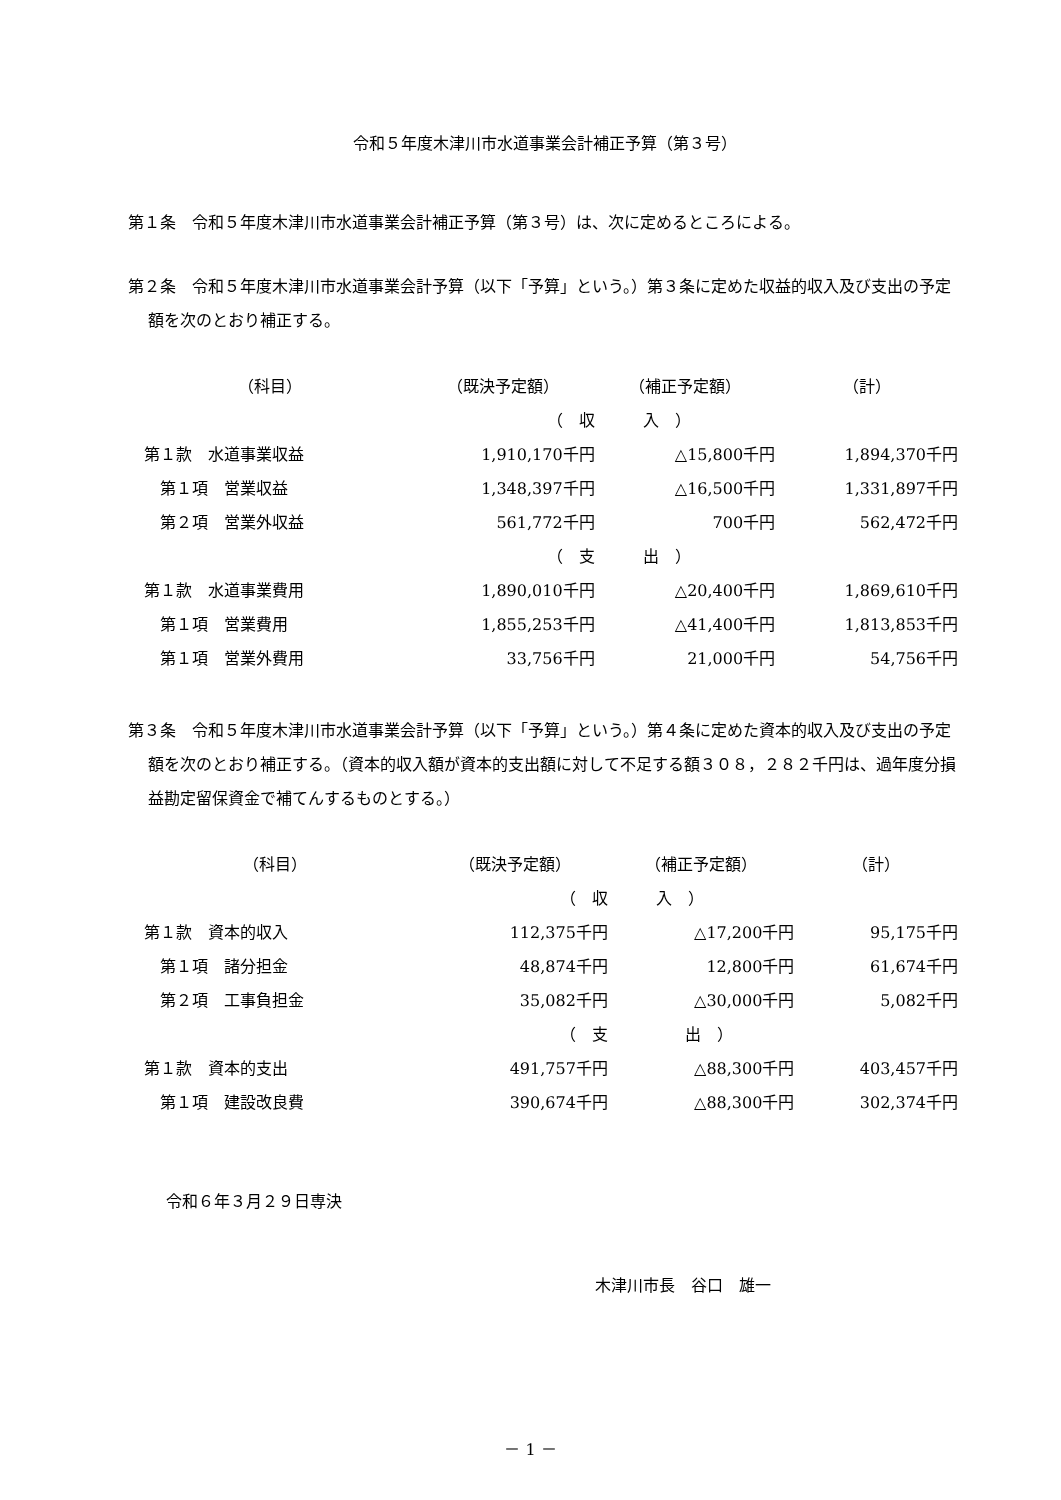令和５年度木津川市水道事業会計補正予算（第３号）
第１条　令和５年度木津川市水道事業会計補正予算（第３号）は、次に定めるところによる。
第２条　令和５年度木津川市水道事業会計予算（以下「予算」という。）第３条に定めた収益的収入及び支出の予定額を次のとおり補正する。
| （科目） | （既決予定額） | （補正予定額） | （計） |
| | （ 収 | 入 ） | |
| 第１款 水道事業収益 | 1,910,170千円 | △15,800千円 | 1,894,370千円 |
| 第１項 営業収益 | 1,348,397千円 | △16,500千円 | 1,331,897千円 |
| 第２項 営業外収益 | 561,772千円 | 700千円 | 562,472千円 |
| | （ 支 | 出 ） | |
| 第１款 水道事業費用 | 1,890,010千円 | △20,400千円 | 1,869,610千円 |
| 第１項 営業費用 | 1,855,253千円 | △41,400千円 | 1,813,853千円 |
| 第１項 営業外費用 | 33,756千円 | 21,000千円 | 54,756千円 |
第３条　令和５年度木津川市水道事業会計予算（以下「予算」という。）第４条に定めた資本的収入及び支出の予定額を次のとおり補正する。（資本的収入額が資本的支出額に対して不足する額３０８，２８２千円は、過年度分損益勘定留保資金で補てんするものとする。）
| （科目） | （既決予定額） | （補正予定額） | （計） |
| | （ 収 | 入 ） | |
| 第１款 資本的収入 | 112,375千円 | △17,200千円 | 95,175千円 |
| 第１項 諸分担金 | 48,874千円 | 12,800千円 | 61,674千円 |
| 第２項 工事負担金 | 35,082千円 | △30,000千円 | 5,082千円 |
| | （ 支 | 出 ） | |
| 第１款 資本的支出 | 491,757千円 | △88,300千円 | 403,457千円 |
| 第１項 建設改良費 | 390,674千円 | △88,300千円 | 302,374千円 |
令和６年３月２９日専決
木津川市長　谷口　雄一
－ 1 －